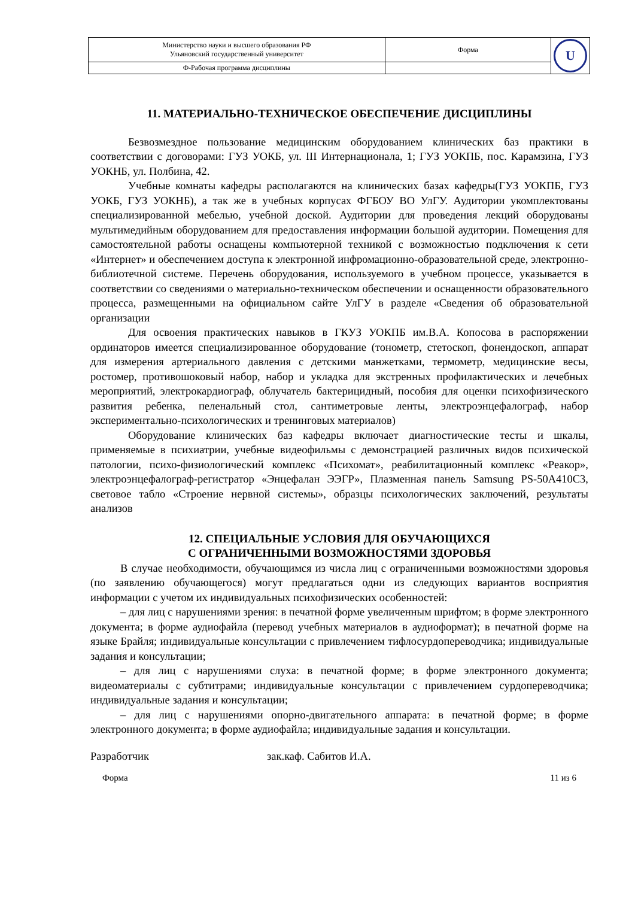| Министерство науки и высшего образования РФ Ульяновский государственный университет | Форма | U |
| Ф-Рабочая программа дисциплины | | |
11. МАТЕРИАЛЬНО-ТЕХНИЧЕСКОЕ ОБЕСПЕЧЕНИЕ ДИСЦИПЛИНЫ
Безвозмездное пользование медицинским оборудованием клинических баз практики в соответствии с договорами: ГУЗ УОКБ, ул. III Интернационала, 1; ГУЗ УОКПБ, пос. Карамзина, ГУЗ УОКНБ, ул. Полбина, 42.
Учебные комнаты кафедры располагаются на клинических базах кафедры(ГУЗ УОКПБ, ГУЗ УОКБ, ГУЗ УОКНБ), а так же в учебных корпусах ФГБОУ ВО УлГУ. Аудитории укомплектованы специализированной мебелью, учебной доской. Аудитории для проведения лекций оборудованы мультимедийным оборудованием для предоставления информации большой аудитории. Помещения для самостоятельной работы оснащены компьютерной техникой с возможностью подключения к сети «Интернет» и обеспечением доступа к электронной инфромационно-образовательной среде, электронно-библиотечной системе. Перечень оборудования, используемого в учебном процессе, указывается в соответствии со сведениями о материально-техническом обеспечении и оснащенности образовательного процесса, размещенными на официальном сайте УлГУ в разделе «Сведения об образовательной организации
Для освоения практических навыков в ГКУЗ УОКПБ им.В.А. Копосова в распоряжении ординаторов имеется специализированное оборудование (тонометр, стетоскоп, фонендоскоп, аппарат для измерения артериального давления с детскими манжетками, термометр, медицинские весы, ростомер, противошоковый набор, набор и укладка для экстренных профилактических и лечебных мероприятий, электрокардиограф, облучатель бактерицидный, пособия для оценки психофизического развития ребенка, пеленальный стол, сантиметровые ленты, электроэнцефалограф, набор экспериментально-психологических и тренинговых материалов)
Оборудование клинических баз кафедры включает диагностические тесты и шкалы, применяемые в психиатрии, учебные видеофильмы с демонстрацией различных видов психической патологии, психо-физиологический комплекс «Психомат», реабилитационный комплекс «Реакор», электроэнцефалограф-регистратор «Энцефалан ЭЭГР», Плазменная панель Samsung PS-50A410C3, световое табло «Строение нервной системы», образцы психологических заключений, результаты анализов
12. СПЕЦИАЛЬНЫЕ УСЛОВИЯ ДЛЯ ОБУЧАЮЩИХСЯ
С ОГРАНИЧЕННЫМИ ВОЗМОЖНОСТЯМИ ЗДОРОВЬЯ
В случае необходимости, обучающимся из числа лиц с ограниченными возможностями здоровья (по заявлению обучающегося) могут предлагаться одни из следующих вариантов восприятия информации с учетом их индивидуальных психофизических особенностей:
– для лиц с нарушениями зрения: в печатной форме увеличенным шрифтом; в форме электронного документа; в форме аудиофайла (перевод учебных материалов в аудиоформат); в печатной форме на языке Брайля; индивидуальные консультации с привлечением тифлосурдопереводчика; индивидуальные задания и консультации;
– для лиц с нарушениями слуха: в печатной форме; в форме электронного документа; видеоматериалы с субтитрами; индивидуальные консультации с привлечением сурдопереводчика; индивидуальные задания и консультации;
– для лиц с нарушениями опорно-двигательного аппарата: в печатной форме; в форме электронного документа; в форме аудиофайла; индивидуальные задания и консультации.
Разработчик зак.каф. Сабитов И.А.
Форма 11 из 6